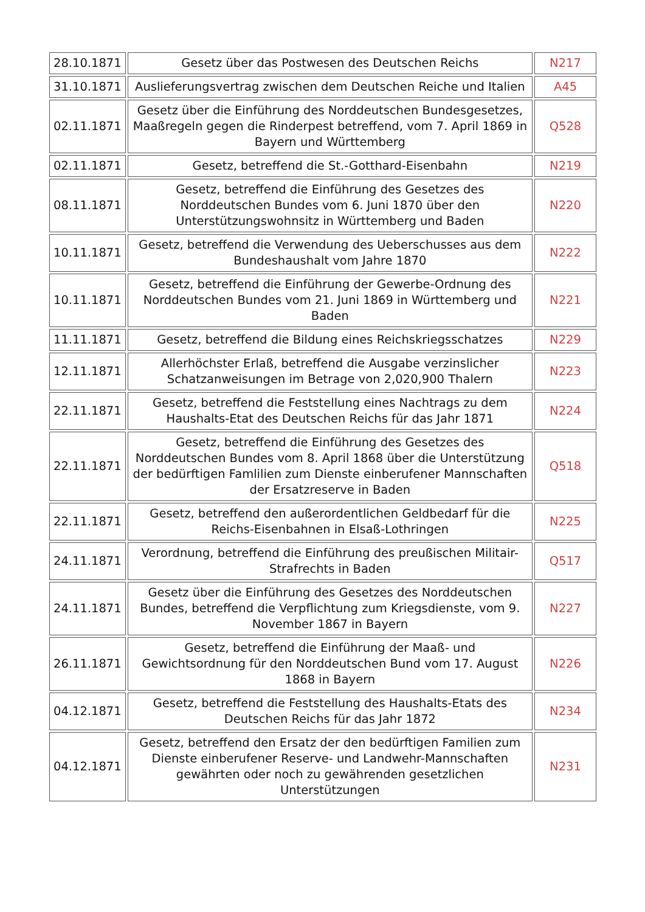| 28.10.1871 | Gesetz über das Postwesen des Deutschen Reichs | N217 |
| 31.10.1871 | Auslieferungsvertrag zwischen dem Deutschen Reiche und Italien | A45 |
| 02.11.1871 | Gesetz über die Einführung des Norddeutschen Bundesgesetzes, Maaßregeln gegen die Rinderpest betreffend, vom 7. April 1869 in Bayern und Württemberg | Q528 |
| 02.11.1871 | Gesetz, betreffend die St.-Gotthard-Eisenbahn | N219 |
| 08.11.1871 | Gesetz, betreffend die Einführung des Gesetzes des Norddeutschen Bundes vom 6. Juni 1870 über den Unterstützungswohnsitz in Württemberg und Baden | N220 |
| 10.11.1871 | Gesetz, betreffend die Verwendung des Ueberschusses aus dem Bundeshaushalt vom Jahre 1870 | N222 |
| 10.11.1871 | Gesetz, betreffend die Einführung der Gewerbe-Ordnung des Norddeutschen Bundes vom 21. Juni 1869 in Württemberg und Baden | N221 |
| 11.11.1871 | Gesetz, betreffend die Bildung eines Reichskriegsschatzes | N229 |
| 12.11.1871 | Allerhöchster Erlaß, betreffend die Ausgabe verzinslicher Schatzanweisungen im Betrage von 2,020,900 Thalern | N223 |
| 22.11.1871 | Gesetz, betreffend die Feststellung eines Nachtrags zu dem Haushalts-Etat des Deutschen Reichs für das Jahr 1871 | N224 |
| 22.11.1871 | Gesetz, betreffend die Einführung des Gesetzes des Norddeutschen Bundes vom 8. April 1868 über die Unterstützung der bedürftigen Famlilien zum Dienste einberufener Mannschaften der Ersatzreserve in Baden | Q518 |
| 22.11.1871 | Gesetz, betreffend den außerordentlichen Geldbedarf für die Reichs-Eisenbahnen in Elsaß-Lothringen | N225 |
| 24.11.1871 | Verordnung, betreffend die Einführung des preußischen Militair-Strafrechts in Baden | Q517 |
| 24.11.1871 | Gesetz über die Einführung des Gesetzes des Norddeutschen Bundes, betreffend die Verpflichtung zum Kriegsdienste, vom 9. November 1867 in Bayern | N227 |
| 26.11.1871 | Gesetz, betreffend die Einführung der Maaß- und Gewichtsordnung für den Norddeutschen Bund vom 17. August 1868 in Bayern | N226 |
| 04.12.1871 | Gesetz, betreffend die Feststellung des Haushalts-Etats des Deutschen Reichs für das Jahr 1872 | N234 |
| 04.12.1871 | Gesetz, betreffend den Ersatz der den bedürftigen Familien zum Dienste einberufener Reserve- und Landwehr-Mannschaften gewährten oder noch zu gewährenden gesetzlichen Unterstützungen | N231 |